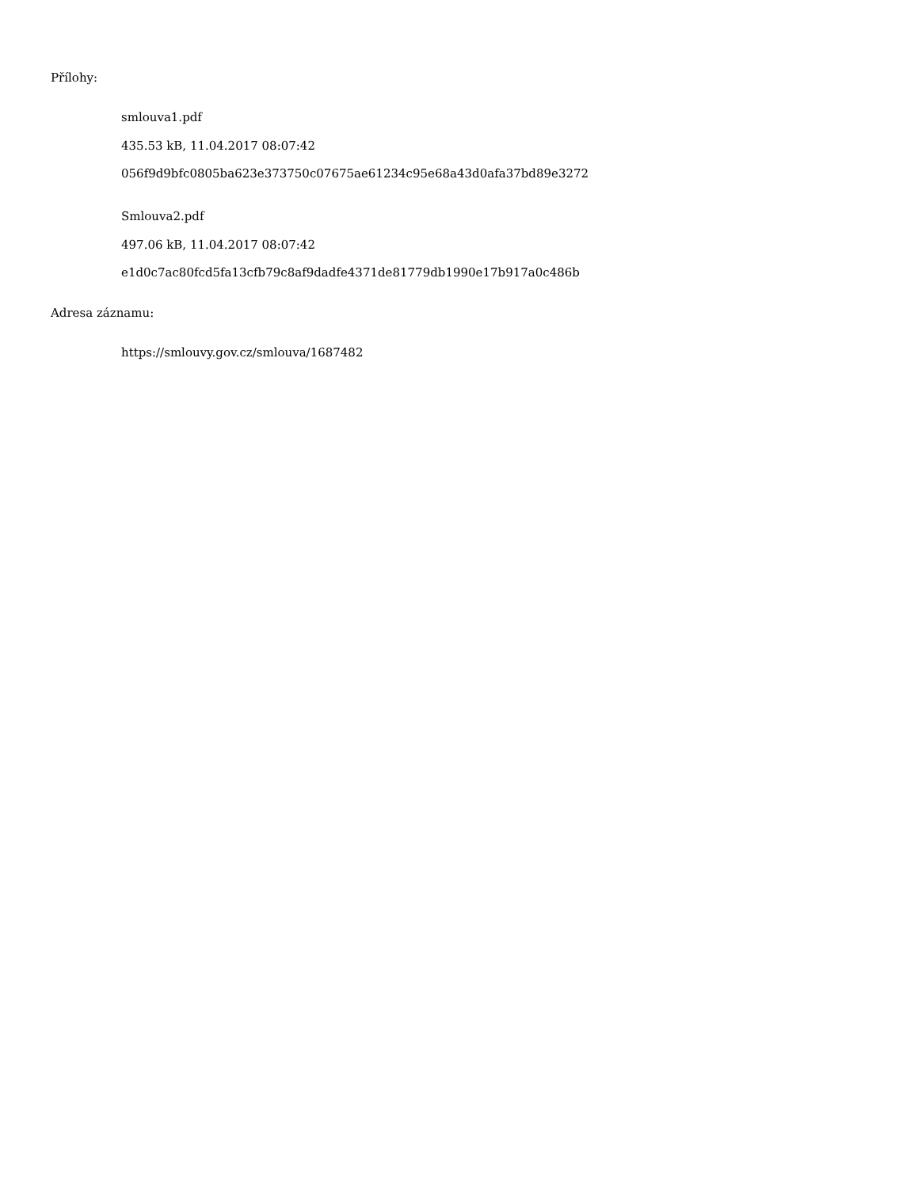Přílohy:
smlouva1.pdf
435.53 kB, 11.04.2017 08:07:42
056f9d9bfc0805ba623e373750c07675ae61234c95e68a43d0afa37bd89e3272
Smlouva2.pdf
497.06 kB, 11.04.2017 08:07:42
e1d0c7ac80fcd5fa13cfb79c8af9dadfe4371de81779db1990e17b917a0c486b
Adresa záznamu:
https://smlouvy.gov.cz/smlouva/1687482